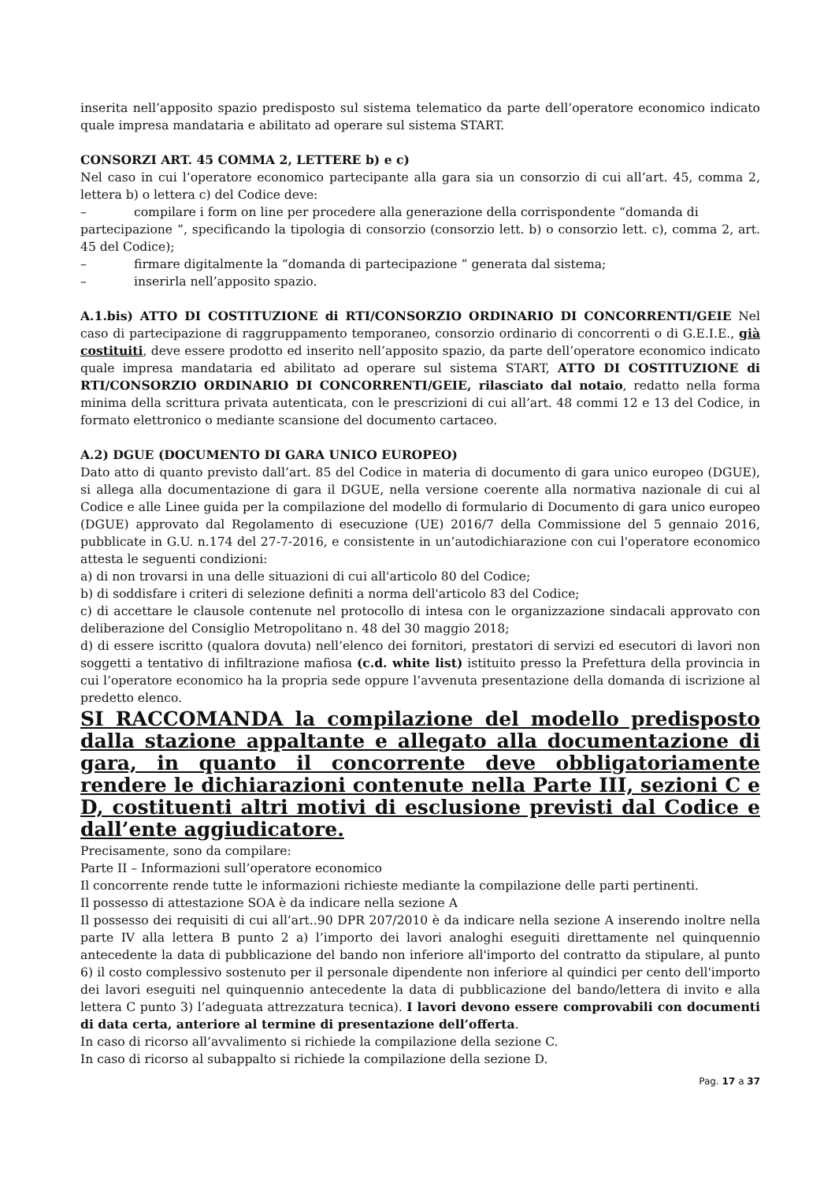inserita nell’apposito spazio predisposto sul sistema telematico da parte dell’operatore economico indicato quale impresa mandataria e abilitato ad operare sul sistema START.
CONSORZI ART. 45 COMMA 2, LETTERE b) e c)
Nel caso in cui l’operatore economico partecipante alla gara sia un consorzio di cui all’art. 45, comma 2, lettera b) o lettera c) del Codice deve:
– compilare i form on line per procedere alla generazione della corrispondente “domanda di
partecipazione ”, specificando la tipologia di consorzio (consorzio lett. b) o consorzio lett. c), comma 2, art. 45 del Codice);
– firmare digitalmente la “domanda di partecipazione ” generata dal sistema;
– inserirla nell’apposito spazio.
A.1.bis) ATTO DI COSTITUZIONE di RTI/CONSORZIO ORDINARIO DI CONCORRENTI/GEIE Nel caso di partecipazione di raggruppamento temporaneo, consorzio ordinario di concorrenti o di G.E.I.E., già costituiti, deve essere prodotto ed inserito nell’apposito spazio, da parte dell’operatore economico indicato quale impresa mandataria ed abilitato ad operare sul sistema START, ATTO DI COSTITUZIONE di RTI/CONSORZIO ORDINARIO DI CONCORRENTI/GEIE, rilasciato dal notaio, redatto nella forma minima della scrittura privata autenticata, con le prescrizioni di cui all’art. 48 commi 12 e 13 del Codice, in formato elettronico o mediante scansione del documento cartaceo.
A.2) DGUE (DOCUMENTO DI GARA UNICO EUROPEO)
Dato atto di quanto previsto dall’art. 85 del Codice in materia di documento di gara unico europeo (DGUE), si allega alla documentazione di gara il DGUE, nella versione coerente alla normativa nazionale di cui al Codice e alle Linee guida per la compilazione del modello di formulario di Documento di gara unico europeo (DGUE) approvato dal Regolamento di esecuzione (UE) 2016/7 della Commissione del 5 gennaio 2016, pubblicate in G.U. n.174 del 27-7-2016, e consistente in un’autodichiarazione con cui l'operatore economico attesta le seguenti condizioni:
a) di non trovarsi in una delle situazioni di cui all'articolo 80 del Codice;
b) di soddisfare i criteri di selezione definiti a norma dell'articolo 83 del Codice;
c) di accettare le clausole contenute nel protocollo di intesa con le organizzazione sindacali approvato con deliberazione del Consiglio Metropolitano n. 48 del 30 maggio 2018;
d) di essere iscritto (qualora dovuta) nell’elenco dei fornitori, prestatori di servizi ed esecutori di lavori non soggetti a tentativo di infiltrazione mafiosa (c.d. white list) istituito presso la Prefettura della provincia in cui l’operatore economico ha la propria sede oppure l’avvenuta presentazione della domanda di iscrizione al predetto elenco.
SI RACCOMANDA la compilazione del modello predisposto dalla stazione appaltante e allegato alla documentazione di gara, in quanto il concorrente deve obbligatoriamente rendere le dichiarazioni contenute nella Parte III, sezioni C e D, costituenti altri motivi di esclusione previsti dal Codice e dall’ente aggiudicatore.
Precisamente, sono da compilare:
Parte II – Informazioni sull’operatore economico
Il concorrente rende tutte le informazioni richieste mediante la compilazione delle parti pertinenti.
Il possesso di attestazione SOA è da indicare nella sezione A
Il possesso dei requisiti di cui all’art..90 DPR 207/2010 è da indicare nella sezione A inserendo inoltre nella parte IV alla lettera B punto 2 a) l’importo dei lavori analoghi eseguiti direttamente nel quinquennio antecedente la data di pubblicazione del bando non inferiore all'importo del contratto da stipulare, al punto 6) il costo complessivo sostenuto per il personale dipendente non inferiore al quindici per cento dell'importo dei lavori eseguiti nel quinquennio antecedente la data di pubblicazione del bando/lettera di invito e alla lettera C punto 3) l’adeguata attrezzatura tecnica). I lavori devono essere comprovabili con documenti di data certa, anteriore al termine di presentazione dell’offerta.
In caso di ricorso all’avvalimento si richiede la compilazione della sezione C.
In caso di ricorso al subappalto si richiede la compilazione della sezione D.
Pag. 17 a 37